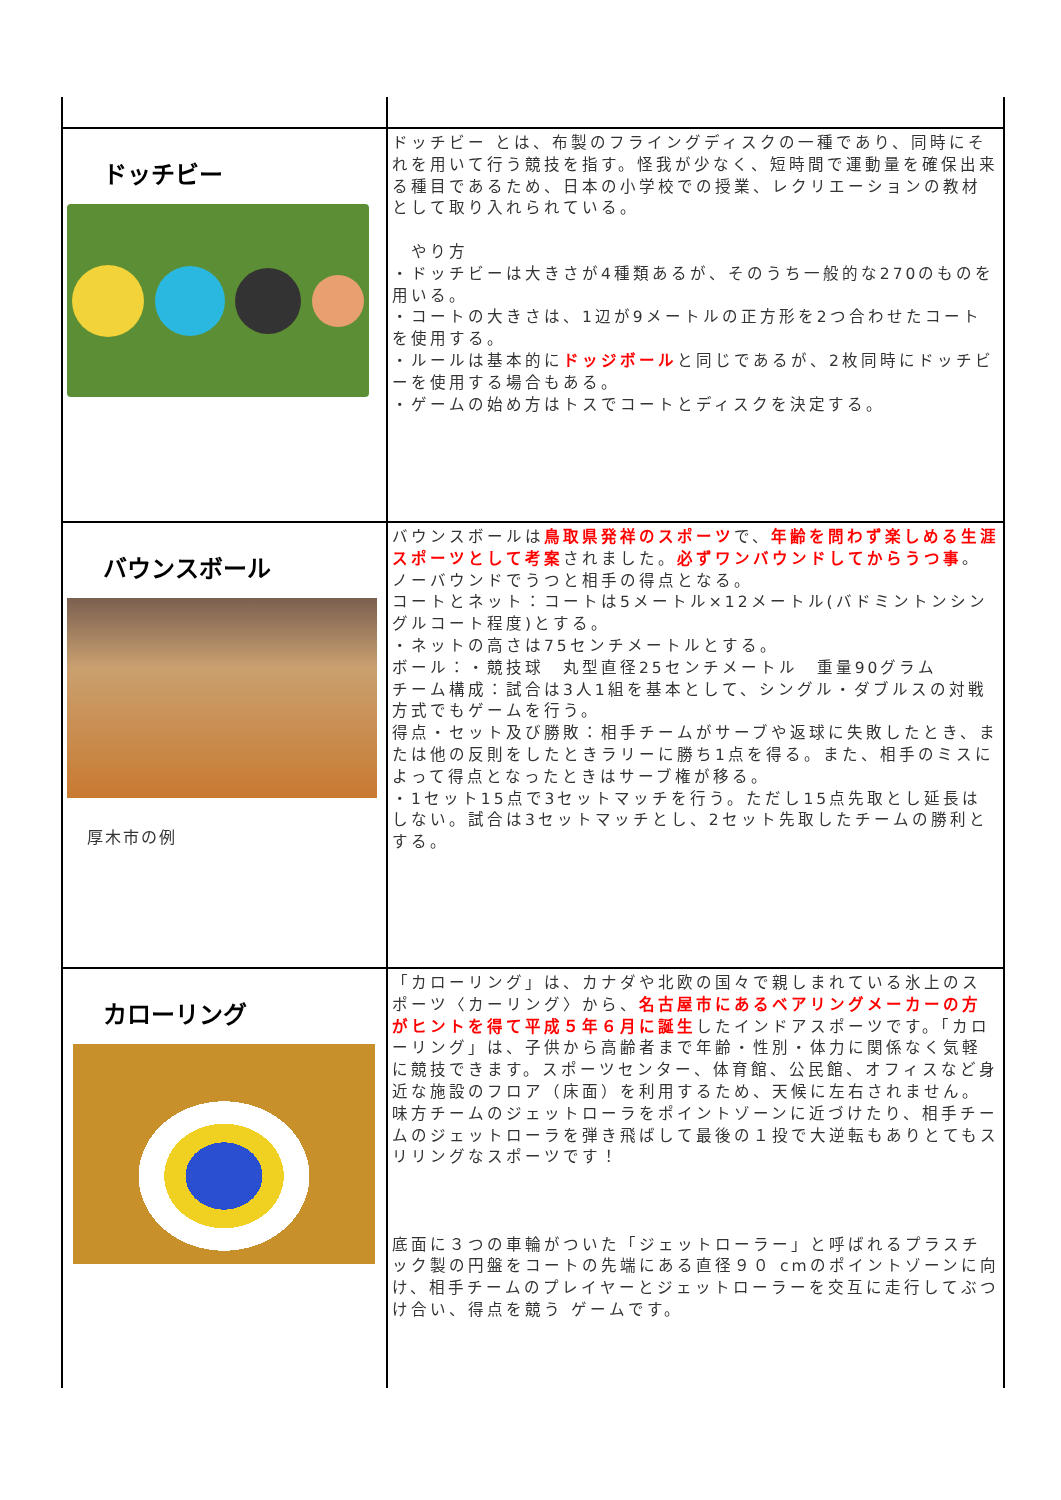| ドッチビー | ドッチビー とは、布製のフライングディスクの一種であり、同時にそれを用いて行う競技を指す。怪我が少なく、短時間で運動量を確保出来る種目であるため、日本の小学校での授業、レクリエーションの教材として取り入れられている。 やり方 ・ドッチビーは大きさが4種類あるが、そのうち一般的な270のものを用いる。 ・コートの大きさは、1辺が9メートルの正方形を2つ合わせたコートを使用する。 ・ルールは基本的に ドッジボール と同じであるが、2枚同時にドッチビーを使用する場合もある。 ・ゲームの始め方はトスでコートとディスクを決定する。 |
| バウンスボール 厚木市の例 | バウンスボールは 鳥取県発祥のスポーツ で、 年齢を問わず楽しめる生涯スポーツとして考案 されました。 必ずワンバウンドしてからうつ事 。ノーバウンドでうつと相手の得点となる。 コートとネット：コートは5メートル×12メートル(バドミントンシングルコート程度)とする。 ・ネットの高さは75センチメートルとする。 ボール：・競技球 丸型直径25センチメートル 重量90グラム チーム構成：試合は3人1組を基本として、シングル・ダブルスの対戦方式でもゲームを行う。 得点・セット及び勝敗：相手チームがサーブや返球に失敗したとき、または他の反則をしたときラリーに勝ち1点を得る。また、相手のミスによって得点となったときはサーブ権が移る。 ・1セット15点で3セットマッチを行う。ただし15点先取とし延長はしない。試合は3セットマッチとし、2セット先取したチームの勝利とする。 |
| カローリング | 「カローリング」は、カナダや北欧の国々で親しまれている氷上のスポーツ〈カーリング〉から、 名古屋市にあるベアリングメーカーの方がヒントを得て平成５年６月に誕生 したインドアスポーツです。「カローリング」は、子供から高齢者まで年齢・性別・体力に関係なく気軽に競技できます。スポーツセンター、体育館、公民館、オフィスなど身近な施設のフロア（床面）を利用するため、天候に左右されません。 味方チームのジェットローラをポイントゾーンに近づけたり、相手チームのジェットローラを弾き飛ばして最後の１投で大逆転もありとてもスリリングなスポーツです！ 底面に３つの車輪がついた「ジェットローラー」と呼ばれるプラスチック製の円盤をコートの先端にある直径９０ cmのポイントゾーンに向け、相手チームのプレイヤーとジェットローラーを交互に走行してぶつけ合い、得点を競う ゲームです。 |